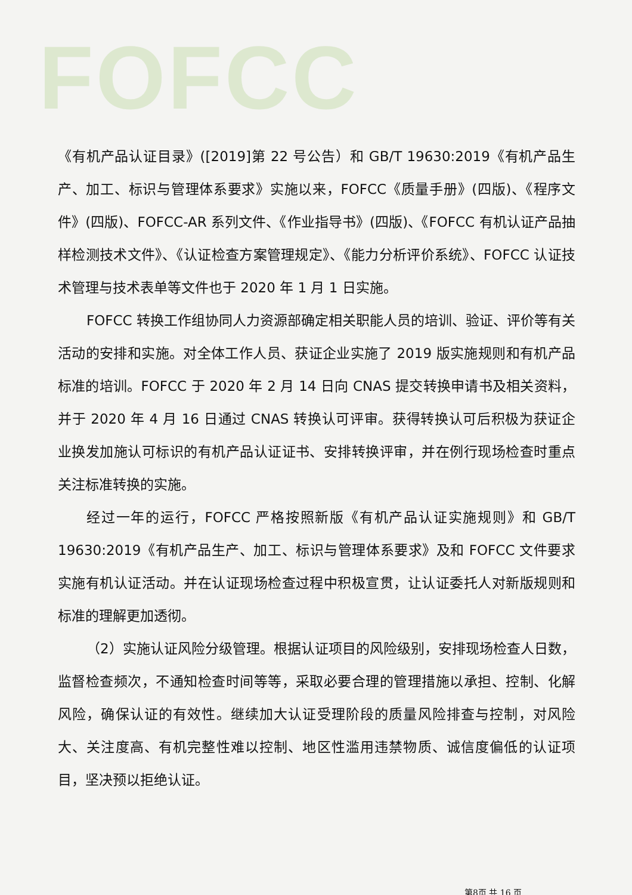FOFCC
《有机产品认证目录》([2019]第 22 号公告）和 GB/T 19630:2019《有机产品生产、加工、标识与管理体系要求》实施以来，FOFCC《质量手册》(四版)、《程序文件》(四版)、FOFCC-AR 系列文件、《作业指导书》(四版)、《FOFCC 有机认证产品抽样检测技术文件》、《认证检查方案管理规定》、《能力分析评价系统》、FOFCC 认证技术管理与技术表单等文件也于 2020 年 1 月 1 日实施。
FOFCC 转换工作组协同人力资源部确定相关职能人员的培训、验证、评价等有关活动的安排和实施。对全体工作人员、获证企业实施了 2019 版实施规则和有机产品标准的培训。FOFCC 于 2020 年 2 月 14 日向 CNAS 提交转换申请书及相关资料，并于 2020 年 4 月 16 日通过 CNAS 转换认可评审。获得转换认可后积极为获证企业换发加施认可标识的有机产品认证证书、安排转换评审，并在例行现场检查时重点关注标准转换的实施。
经过一年的运行，FOFCC 严格按照新版《有机产品认证实施规则》和 GB/T 19630:2019《有机产品生产、加工、标识与管理体系要求》及和 FOFCC 文件要求实施有机认证活动。并在认证现场检查过程中积极宣贯，让认证委托人对新版规则和标准的理解更加透彻。
（2）实施认证风险分级管理。根据认证项目的风险级别，安排现场检查人日数，监督检查频次，不通知检查时间等等，采取必要合理的管理措施以承担、控制、化解风险，确保认证的有效性。继续加大认证受理阶段的质量风险排查与控制，对风险大、关注度高、有机完整性难以控制、地区性滥用违禁物质、诚信度偏低的认证项目，坚决预以拒绝认证。
第8页 共 16 页